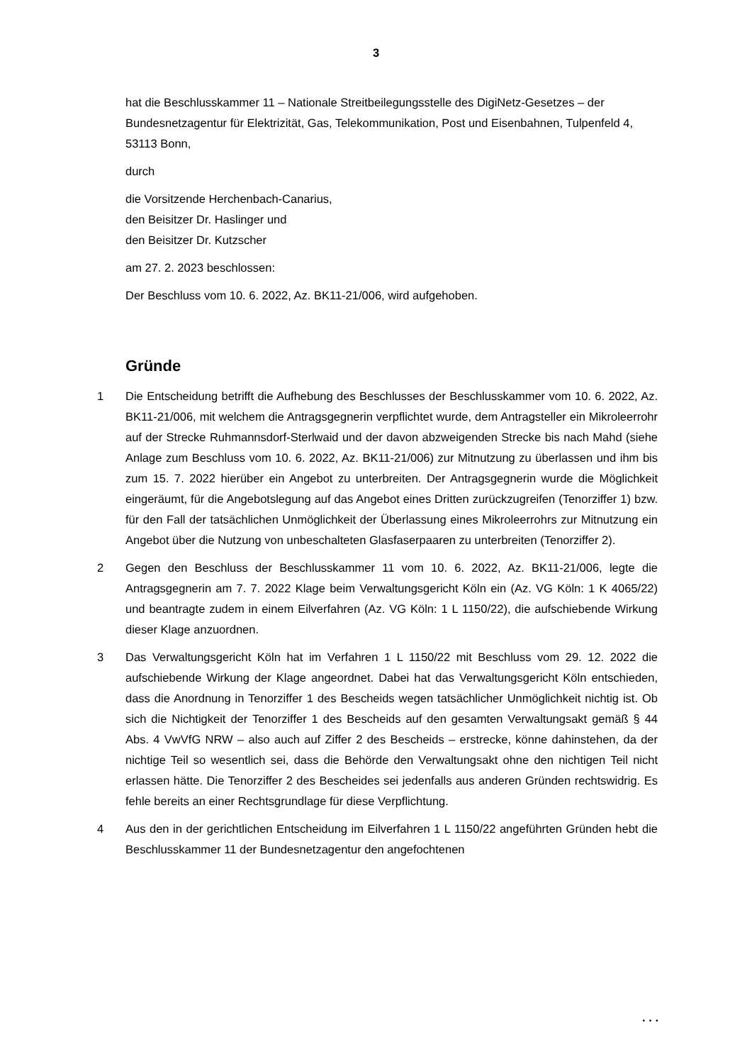3
hat die Beschlusskammer 11 – Nationale Streitbeilegungsstelle des DigiNetz-Gesetzes – der Bundesnetzagentur für Elektrizität, Gas, Telekommunikation, Post und Eisenbahnen, Tulpenfeld 4, 53113 Bonn,
durch
die Vorsitzende Herchenbach-Canarius,
den Beisitzer Dr. Haslinger und
den Beisitzer Dr. Kutzscher
am 27. 2. 2023 beschlossen:
Der Beschluss vom 10. 6. 2022, Az. BK11-21/006, wird aufgehoben.
Gründe
1 Die Entscheidung betrifft die Aufhebung des Beschlusses der Beschlusskammer vom 10. 6. 2022, Az. BK11-21/006, mit welchem die Antragsgegnerin verpflichtet wurde, dem Antragsteller ein Mikroleerrohr auf der Strecke Ruhmannsdorf-Sterlwaid und der davon abzweigenden Strecke bis nach Mahd (siehe Anlage zum Beschluss vom 10. 6. 2022, Az. BK11-21/006) zur Mitnutzung zu überlassen und ihm bis zum 15. 7. 2022 hierüber ein Angebot zu unterbreiten. Der Antragsgegnerin wurde die Möglichkeit eingeräumt, für die Angebotslegung auf das Angebot eines Dritten zurückzugreifen (Tenorziffer 1) bzw. für den Fall der tatsächlichen Unmöglichkeit der Überlassung eines Mikroleerrohrs zur Mitnutzung ein Angebot über die Nutzung von unbeschalteten Glasfaserpaaren zu unterbreiten (Tenorziffer 2).
2 Gegen den Beschluss der Beschlusskammer 11 vom 10. 6. 2022, Az. BK11-21/006, legte die Antragsgegnerin am 7. 7. 2022 Klage beim Verwaltungsgericht Köln ein (Az. VG Köln: 1 K 4065/22) und beantragte zudem in einem Eilverfahren (Az. VG Köln: 1 L 1150/22), die aufschiebende Wirkung dieser Klage anzuordnen.
3 Das Verwaltungsgericht Köln hat im Verfahren 1 L 1150/22 mit Beschluss vom 29. 12. 2022 die aufschiebende Wirkung der Klage angeordnet. Dabei hat das Verwaltungsgericht Köln entschieden, dass die Anordnung in Tenorziffer 1 des Bescheids wegen tatsächlicher Unmöglichkeit nichtig ist. Ob sich die Nichtigkeit der Tenorziffer 1 des Bescheids auf den gesamten Verwaltungsakt gemäß § 44 Abs. 4 VwVfG NRW – also auch auf Ziffer 2 des Bescheids – erstrecke, könne dahinstehen, da der nichtige Teil so wesentlich sei, dass die Behörde den Verwaltungsakt ohne den nichtigen Teil nicht erlassen hätte. Die Tenorziffer 2 des Bescheides sei jedenfalls aus anderen Gründen rechtswidrig. Es fehle bereits an einer Rechtsgrundlage für diese Verpflichtung.
4 Aus den in der gerichtlichen Entscheidung im Eilverfahren 1 L 1150/22 angeführten Gründen hebt die Beschlusskammer 11 der Bundesnetzagentur den angefochtenen
. . .